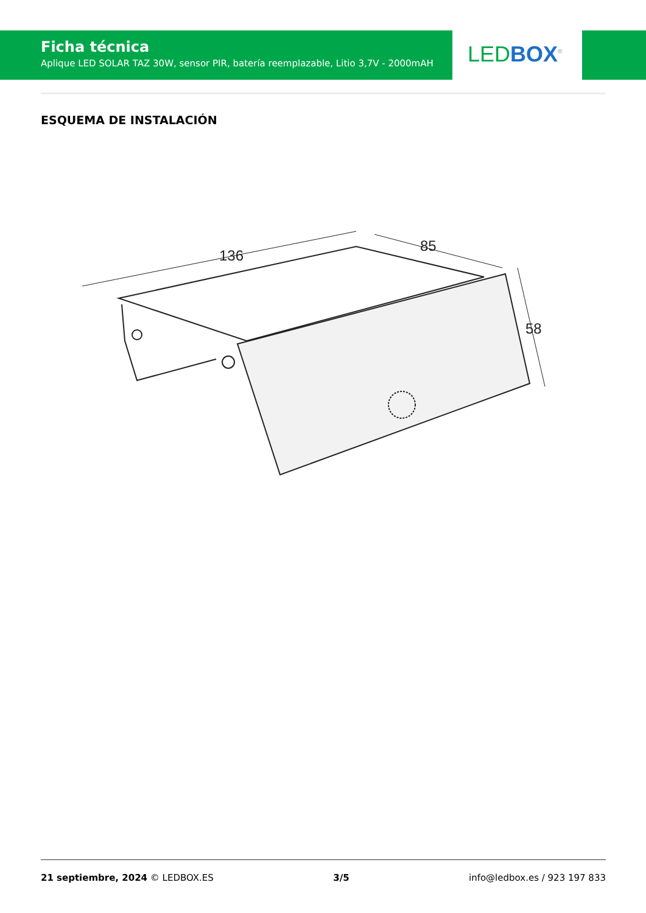Ficha técnica
Aplique LED SOLAR TAZ 30W, sensor PIR, batería reemplazable, Litio 3,7V - 2000mAH
LED BOX<sup>®</sup>
ESQUEMA DE INSTALACIÓN
136
85
58
21 septiembre, 2024 © LEDBOX.ES 3/5 info@ledbox.es / 923 197 833